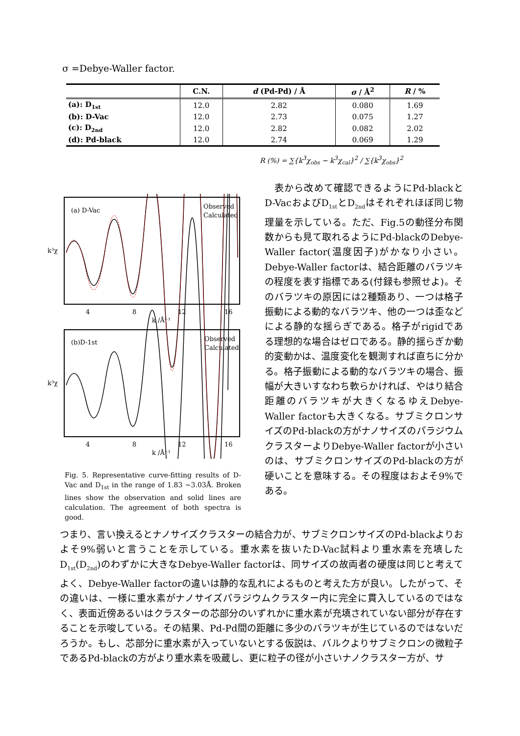σ =Debye-Waller factor.
| | C.N. | d (Pd-Pd) / Å | σ / Å<sup>2</sup> | R / % |
| --- | --- | --- | --- | --- |
| (a): D<sub>1st</sub> | 12.0 | 2.82 | 0.080 | 1.69 |
| (b): D-Vac | 12.0 | 2.73 | 0.075 | 1.27 |
| (c): D<sub>2nd</sub> | 12.0 | 2.82 | 0.082 | 2.02 |
| (d): Pd-black | 12.0 | 2.74 | 0.069 | 1.29 |
R (%) = ∑{k<sup>3</sup>χ<sub>obs</sub> − k<sup>3</sup>χ<sub>cal</sub>}<sup>2</sup> / ∑{k<sup>3</sup>χ<sub>obs</sub>}<sup>2</sup>
(a) D-Vac
Observed
Calculated
k³χ
4
8
12
16
k /Å⁻¹
(b)D-1st
Observed
Calculated
k³χ
4
8
12
16
k /Å⁻¹
Fig. 5. Representative curve-fitting results of D-Vac and D<sub>1st</sub> in the range of 1.83 ~3.03Å. Broken lines show the observation and solid lines are calculation. The agreement of both spectra is good.
　表から改めて確認できるようにPd-blackとD-VacおよびD<sub>1st</sub>とD<sub>2nd</sub>はそれぞれほぼ同じ物理量を示している。ただ、Fig.5の動径分布関数からも見て取れるようにPd-blackのDebye-Waller factor(温度因子)がかなり小さい。Debye-Waller factorは、結合距離のバラツキの程度を表す指標である(付録も参照せよ)。そのバラツキの原因には2種類あり、一つは格子振動による動的なバラツキ、他の一つは歪などによる静的な揺らぎである。格子がrigidである理想的な場合はゼロである。静的揺らぎか動的変動かは、温度変化を観測すれば直ちに分かる。格子振動による動的なバラツキの場合、振幅が大きいすなわち軟らかければ、やはり結合距離のバラツキが大きくなるゆえDebye-Waller factorも大きくなる。サブミクロンサイズのPd-blackの方がナノサイズのパラジウムクラスターよりDebye-Waller factorが小さいのは、サブミクロンサイズのPd-blackの方が硬いことを意味する。その程度はおよそ9%である。
つまり、言い換えるとナノサイズクラスターの結合力が、サブミクロンサイズのPd-blackよりおよそ9%弱いと言うことを示している。重水素を抜いたD-Vac試料より重水素を充填したD<sub>1st</sub>(D<sub>2nd</sub>)のわずかに大きなDebye-Waller factorは、同サイズの故両者の硬度は同じと考えてよく、Debye-Waller factorの違いは静的な乱れによるものと考えた方が良い。したがって、その違いは、一様に重水素がナノサイズパラジウムクラスター内に完全に貫入しているのではなく、表面近傍あるいはクラスターの芯部分のいずれかに重水素が充填されていない部分が存在することを示唆している。その結果、Pd-Pd間の距離に多少のバラツキが生じているのではないだろうか。もし、芯部分に重水素が入っていないとする仮説は、バルクよりサブミクロンの微粒子であるPd-blackの方がより重水素を吸蔵し、更に粒子の径が小さいナノクラスター方が、サ